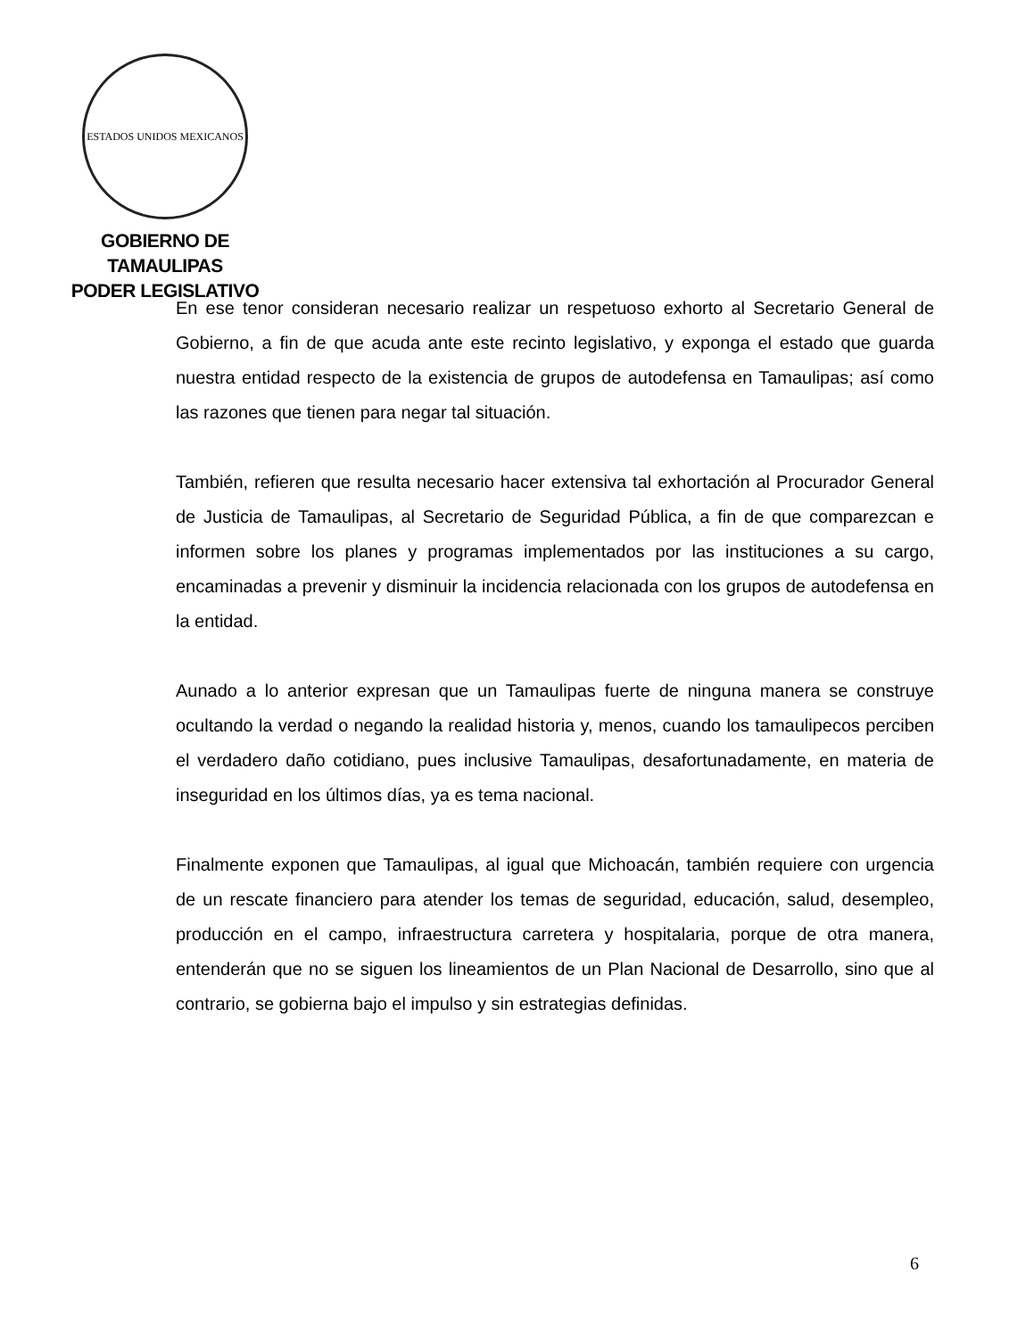ESTADOS UNIDOS MEXICANOS
GOBIERNO DE TAMAULIPAS
PODER LEGISLATIVO
En ese tenor consideran necesario realizar un respetuoso exhorto al Secretario General de Gobierno, a fin de que acuda ante este recinto legislativo, y exponga el estado que guarda nuestra entidad respecto de la existencia de grupos de autodefensa en Tamaulipas; así como las razones que tienen para negar tal situación.
También, refieren que resulta necesario hacer extensiva tal exhortación al Procurador General de Justicia de Tamaulipas, al Secretario de Seguridad Pública, a fin de que comparezcan e informen sobre los planes y programas implementados por las instituciones a su cargo, encaminadas a prevenir y disminuir la incidencia relacionada con los grupos de autodefensa en la entidad.
Aunado a lo anterior expresan que un Tamaulipas fuerte de ninguna manera se construye ocultando la verdad o negando la realidad historia y, menos, cuando los tamaulipecos perciben el verdadero daño cotidiano, pues inclusive Tamaulipas, desafortunadamente, en materia de inseguridad en los últimos días, ya es tema nacional.
Finalmente exponen que Tamaulipas, al igual que Michoacán, también requiere con urgencia de un rescate financiero para atender los temas de seguridad, educación, salud, desempleo, producción en el campo, infraestructura carretera y hospitalaria, porque de otra manera, entenderán que no se siguen los lineamientos de un Plan Nacional de Desarrollo, sino que al contrario, se gobierna bajo el impulso y sin estrategias definidas.
6